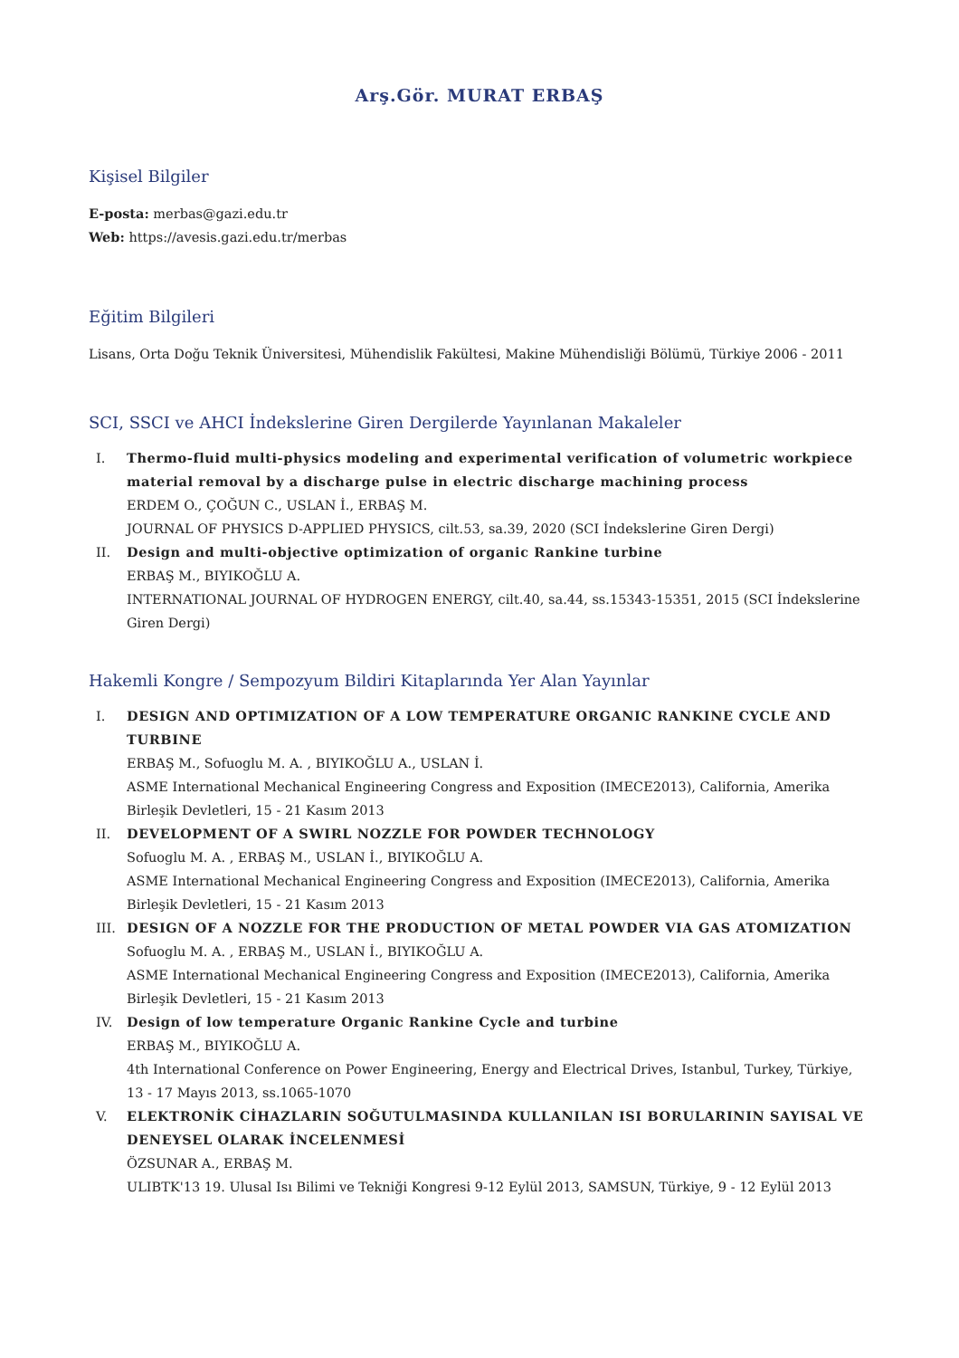Arş.Gör. MURAT ERBAŞ
Kişisel Bilgiler
E-posta: merbas@gazi.edu.tr
Web: https://avesis.gazi.edu.tr/merbas
Eğitim Bilgileri
Lisans, Orta Doğu Teknik Üniversitesi, Mühendislik Fakültesi, Makine Mühendisliği Bölümü, Türkiye 2006 - 2011
SCI, SSCI ve AHCI İndekslerine Giren Dergilerde Yayınlanan Makaleler
I. Thermo-fluid multi-physics modeling and experimental verification of volumetric workpiece material removal by a discharge pulse in electric discharge machining process
ERDEM O., ÇOĞUN C., USLAN İ., ERBAŞ M.
JOURNAL OF PHYSICS D-APPLIED PHYSICS, cilt.53, sa.39, 2020 (SCI İndekslerine Giren Dergi)
II. Design and multi-objective optimization of organic Rankine turbine
ERBAŞ M., BIYIKOĞLU A.
INTERNATIONAL JOURNAL OF HYDROGEN ENERGY, cilt.40, sa.44, ss.15343-15351, 2015 (SCI İndekslerine Giren Dergi)
Hakemli Kongre / Sempozyum Bildiri Kitaplarında Yer Alan Yayınlar
I. DESIGN AND OPTIMIZATION OF A LOW TEMPERATURE ORGANIC RANKINE CYCLE AND TURBINE
ERBAŞ M., Sofuoglu M. A. , BIYIKOĞLU A., USLAN İ.
ASME International Mechanical Engineering Congress and Exposition (IMECE2013), California, Amerika Birleşik Devletleri, 15 - 21 Kasım 2013
II. DEVELOPMENT OF A SWIRL NOZZLE FOR POWDER TECHNOLOGY
Sofuoglu M. A. , ERBAŞ M., USLAN İ., BIYIKOĞLU A.
ASME International Mechanical Engineering Congress and Exposition (IMECE2013), California, Amerika Birleşik Devletleri, 15 - 21 Kasım 2013
III. DESIGN OF A NOZZLE FOR THE PRODUCTION OF METAL POWDER VIA GAS ATOMIZATION
Sofuoglu M. A. , ERBAŞ M., USLAN İ., BIYIKOĞLU A.
ASME International Mechanical Engineering Congress and Exposition (IMECE2013), California, Amerika Birleşik Devletleri, 15 - 21 Kasım 2013
IV. Design of low temperature Organic Rankine Cycle and turbine
ERBAŞ M., BIYIKOĞLU A.
4th International Conference on Power Engineering, Energy and Electrical Drives, Istanbul, Turkey, Türkiye, 13 - 17 Mayıs 2013, ss.1065-1070
V. ELEKTRONİK CİHAZLARIN SOĞUTULMASINDA KULLANILAN ISI BORULARININ SAYISAL VE DENEYSEL OLARAK İNCELENMESİ
ÖZSUNAR A., ERBAŞ M.
ULIBTK'13 19. Ulusal Isı Bilimi ve Tekniği Kongresi 9-12 Eylül 2013, SAMSUN, Türkiye, 9 - 12 Eylül 2013